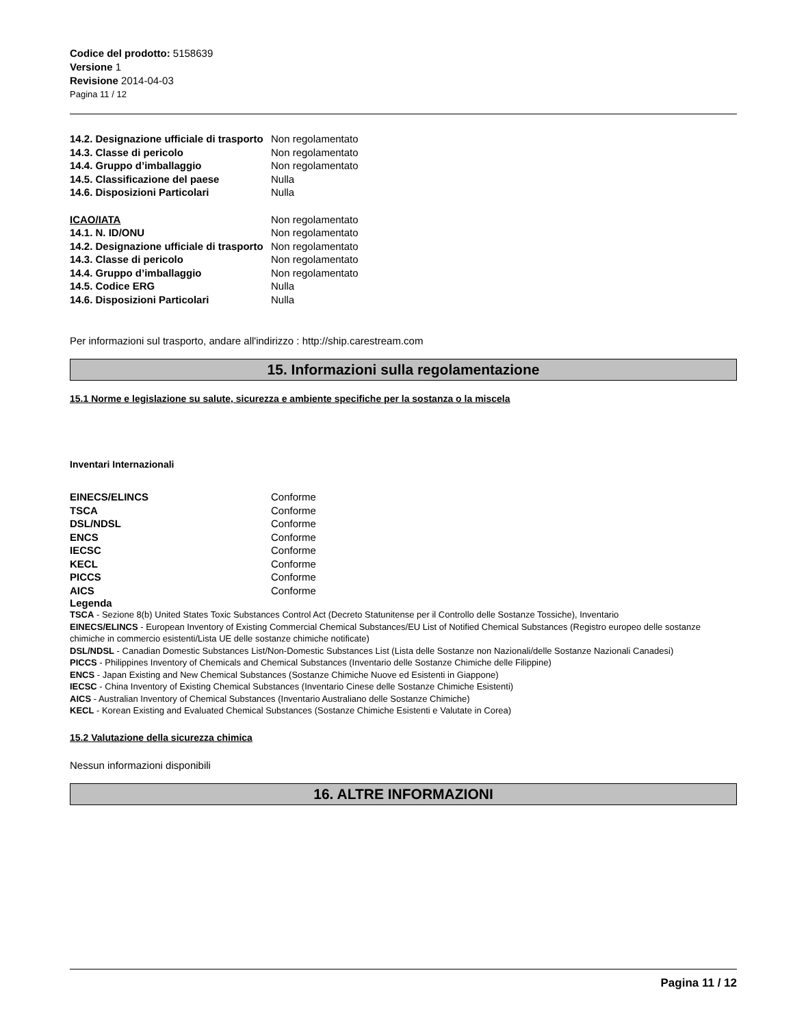Codice del prodotto: 5158639
Versione 1
Revisione 2014-04-03
Pagina 11 / 12
| 14.2. Designazione ufficiale di trasporto | Non regolamentato |
| 14.3. Classe di pericolo | Non regolamentato |
| 14.4. Gruppo d’imballaggio | Non regolamentato |
| 14.5. Classificazione del paese | Nulla |
| 14.6. Disposizioni Particolari | Nulla |
| ICAO/IATA | Non regolamentato |
| 14.1. N. ID/ONU | Non regolamentato |
| 14.2. Designazione ufficiale di trasporto | Non regolamentato |
| 14.3. Classe di pericolo | Non regolamentato |
| 14.4. Gruppo d’imballaggio | Non regolamentato |
| 14.5. Codice ERG | Nulla |
| 14.6. Disposizioni Particolari | Nulla |
Per informazioni sul trasporto, andare all'indirizzo : http://ship.carestream.com
15. Informazioni sulla regolamentazione
15.1 Norme e legislazione su salute, sicurezza e ambiente specifiche per la sostanza o la miscela
Inventari Internazionali
| EINECS/ELINCS | Conforme |
| TSCA | Conforme |
| DSL/NDSL | Conforme |
| ENCS | Conforme |
| IECSC | Conforme |
| KECL | Conforme |
| PICCS | Conforme |
| AICS | Conforme |
Legenda
TSCA - Sezione 8(b) United States Toxic Substances Control Act (Decreto Statunitense per il Controllo delle Sostanze Tossiche), Inventario
EINECS/ELINCS - European Inventory of Existing Commercial Chemical Substances/EU List of Notified Chemical Substances (Registro europeo delle sostanze chimiche in commercio esistenti/Lista UE delle sostanze chimiche notificate)
DSL/NDSL - Canadian Domestic Substances List/Non-Domestic Substances List (Lista delle Sostanze non Nazionali/delle Sostanze Nazionali Canadesi)
PICCS - Philippines Inventory of Chemicals and Chemical Substances (Inventario delle Sostanze Chimiche delle Filippine)
ENCS - Japan Existing and New Chemical Substances (Sostanze Chimiche Nuove ed Esistenti in Giappone)
IECSC - China Inventory of Existing Chemical Substances (Inventario Cinese delle Sostanze Chimiche Esistenti)
AICS - Australian Inventory of Chemical Substances (Inventario Australiano delle Sostanze Chimiche)
KECL - Korean Existing and Evaluated Chemical Substances (Sostanze Chimiche Esistenti e Valutate in Corea)
15.2 Valutazione della sicurezza chimica
Nessun informazioni disponibili
16. ALTRE INFORMAZIONI
Pagina 11 / 12